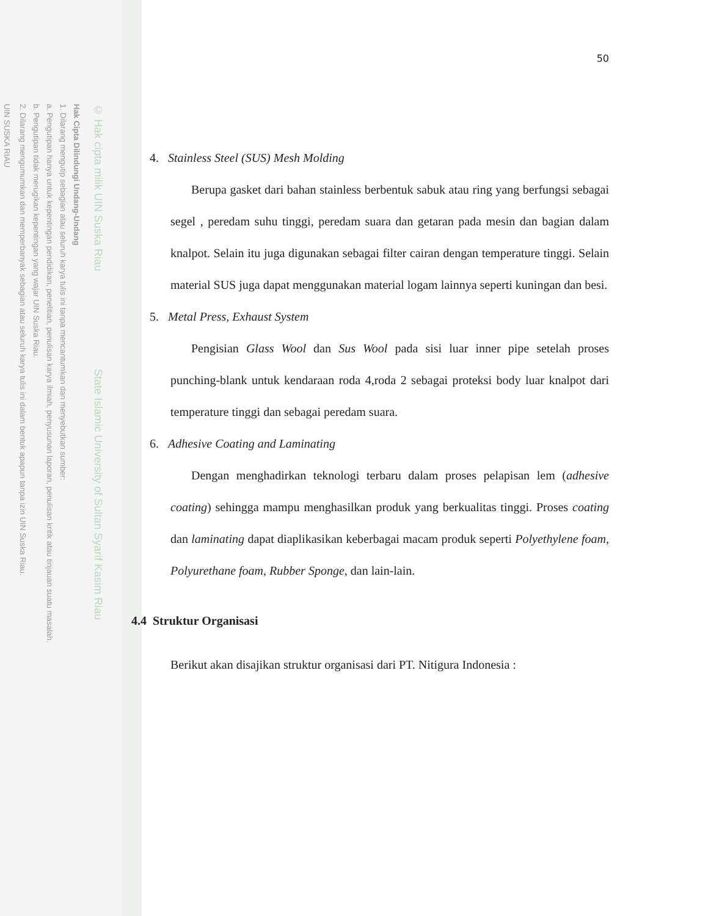© Hak cipta milik UIN Suska Riau State Islamic University of Sultan Syarif Kasim Riau
Hak Cipta Dilindungi Undang-Undang
1. Dilarang mengutip sebagian atau seluruh karya tulis ini tanpa mencantumkan dan menyebutkan sumber:
a. Pengutipan hanya untuk kepentingan pendidikan, penelitian, penulisan karya ilmiah, penyusunan laporan, penulisan kritik atau tinjauan suatu masalah.
b. Pengutipan tidak merugikan kepentingan yang wajar UIN Suska Riau.
2. Dilarang mengumumkan dan memperbanyak sebagian atau seluruh karya tulis ini dalam bentuk apapun tanpa izin UIN Suska Riau.
UIN SUSKA RIAU
50
4. Stainless Steel (SUS) Mesh Molding
Berupa gasket dari bahan stainless berbentuk sabuk atau ring yang berfungsi sebagai segel , peredam suhu tinggi, peredam suara dan getaran pada mesin dan bagian dalam knalpot. Selain itu juga digunakan sebagai filter cairan dengan temperature tinggi. Selain material SUS juga dapat menggunakan material logam lainnya seperti kuningan dan besi.
5. Metal Press, Exhaust System
Pengisian Glass Wool dan Sus Wool pada sisi luar inner pipe setelah proses punching-blank untuk kendaraan roda 4,roda 2 sebagai proteksi body luar knalpot dari temperature tinggi dan sebagai peredam suara.
6. Adhesive Coating and Laminating
Dengan menghadirkan teknologi terbaru dalam proses pelapisan lem (adhesive coating) sehingga mampu menghasilkan produk yang berkualitas tinggi. Proses coating dan laminating dapat diaplikasikan keberbagai macam produk seperti Polyethylene foam, Polyurethane foam, Rubber Sponge, dan lain-lain.
4.4 Struktur Organisasi
Berikut akan disajikan struktur organisasi dari PT. Nitigura Indonesia :